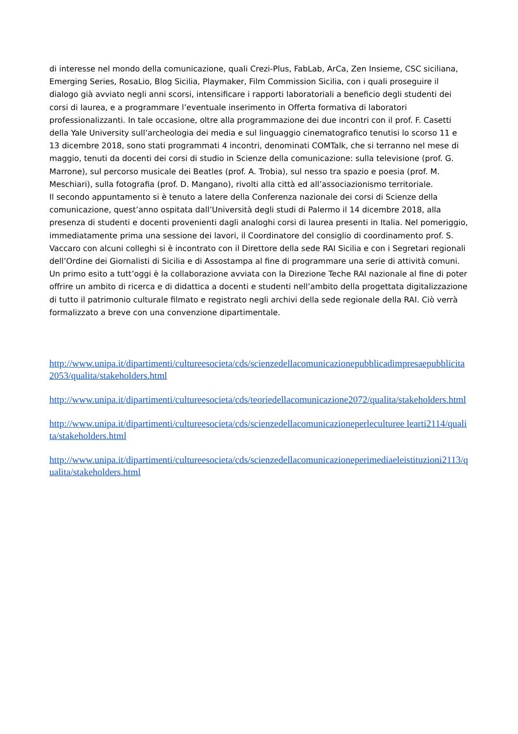di interesse nel mondo della comunicazione, quali Crezi-Plus, FabLab, ArCa, Zen Insieme, CSC siciliana, Emerging Series, RosaLio, Blog Sicilia, Playmaker, Film Commission Sicilia, con i quali proseguire il dialogo già avviato negli anni scorsi, intensificare i rapporti laboratoriali a beneficio degli studenti dei corsi di laurea, e a programmare l’eventuale inserimento in Offerta formativa di laboratori professionalizzanti. In tale occasione, oltre alla programmazione dei due incontri con il prof. F. Casetti della Yale University sull’archeologia dei media e sul linguaggio cinematografico tenutisi lo scorso 11 e 13 dicembre 2018, sono stati programmati 4 incontri, denominati COMTalk, che si terranno nel mese di maggio, tenuti da docenti dei corsi di studio in Scienze della comunicazione: sulla televisione (prof. G. Marrone), sul percorso musicale dei Beatles (prof. A. Trobia), sul nesso tra spazio e poesia (prof. M. Meschiari), sulla fotografia (prof. D. Mangano), rivolti alla città ed all’associazionismo territoriale.
Il secondo appuntamento si è tenuto a latere della Conferenza nazionale dei corsi di Scienze della comunicazione, quest’anno ospitata dall’Università degli studi di Palermo il 14 dicembre 2018, alla presenza di studenti e docenti provenienti dagli analoghi corsi di laurea presenti in Italia. Nel pomeriggio, immediatamente prima una sessione dei lavori, il Coordinatore del consiglio di coordinamento prof. S. Vaccaro con alcuni colleghi si è incontrato con il Direttore della sede RAI Sicilia e con i Segretari regionali dell’Ordine dei Giornalisti di Sicilia e di Assostampa al fine di programmare una serie di attività comuni. Un primo esito a tutt’oggi è la collaborazione avviata con la Direzione Teche RAI nazionale al fine di poter offrire un ambito di ricerca e di didattica a docenti e studenti nell’ambito della progettata digitalizzazione di tutto il patrimonio culturale filmato e registrato negli archivi della sede regionale della RAI. Ciò verrà formalizzato a breve con una convenzione dipartimentale.
http://www.unipa.it/dipartimenti/cultureesocieta/cds/scienzedellacomunicazionepubblicadimpresaepubblicita2053/qualita/stakeholders.html
http://www.unipa.it/dipartimenti/cultureesocieta/cds/teoriedellacomunicazione2072/qualita/stakeholders.html
http://www.unipa.it/dipartimenti/cultureesocieta/cds/scienzedellacomunicazioneperleculturee learti2114/qualita/stakeholders.html
http://www.unipa.it/dipartimenti/cultureesocieta/cds/scienzedellacomunicazioneperimediaeleistituzioni2113/qualita/stakeholders.html